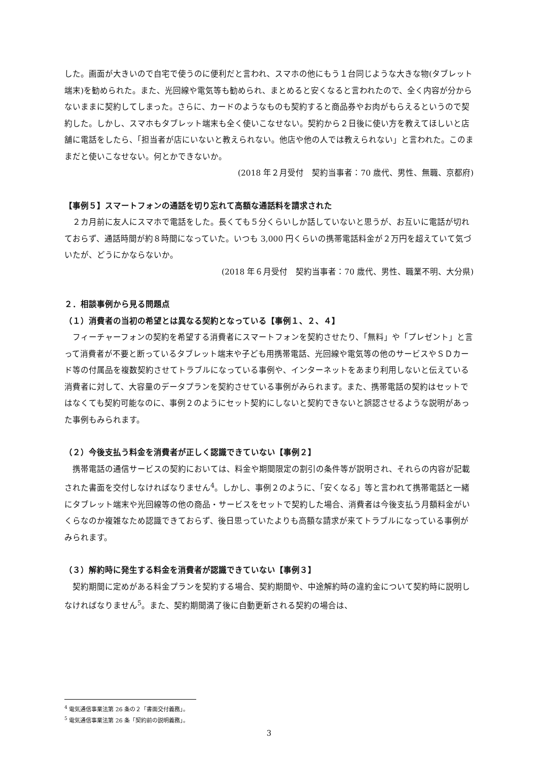した。画面が大きいので自宅で使うのに便利だと言われ、スマホの他にもう１台同じような大きな物(タブレット端末)を勧められた。また、光回線や電気等も勧められ、まとめると安くなると言われたので、全く内容が分からないままに契約してしまった。さらに、カードのようなものも契約すると商品券やお肉がもらえるというので契約した。しかし、スマホもタブレット端末も全く使いこなせない。契約から２日後に使い方を教えてほしいと店舗に電話をしたら、「担当者が店にいないと教えられない。他店や他の人では教えられない」と言われた。このままだと使いこなせない。何とかできないか。
(2018 年２月受付　契約当事者：70 歳代、男性、無職、京都府)
【事例５】スマートフォンの通話を切り忘れて高額な通話料を請求された
　２カ月前に友人にスマホで電話をした。長くても５分くらいしか話していないと思うが、お互いに電話が切れておらず、通話時間が約８時間になっていた。いつも 3,000 円くらいの携帯電話料金が２万円を超えていて気づいたが、どうにかならないか。
(2018 年６月受付　契約当事者：70 歳代、男性、職業不明、大分県)
２．相談事例から見る問題点
（１）消費者の当初の希望とは異なる契約となっている【事例１、２、４】
　フィーチャーフォンの契約を希望する消費者にスマートフォンを契約させたり、「無料」や「プレゼント」と言って消費者が不要と断っているタブレット端末や子ども用携帯電話、光回線や電気等の他のサービスやＳＤカード等の付属品を複数契約させてトラブルになっている事例や、インターネットをあまり利用しないと伝えている消費者に対して、大容量のデータプランを契約させている事例がみられます。また、携帯電話の契約はセットではなくても契約可能なのに、事例２のようにセット契約にしないと契約できないと誤認させるような説明があった事例もみられます。
（２）今後支払う料金を消費者が正しく認識できていない【事例２】
　携帯電話の通信サービスの契約においては、料金や期間限定の割引の条件等が説明され、それらの内容が記載された書面を交付しなければなりません<sup>4</sup>。しかし、事例２のように、「安くなる」等と言われて携帯電話と一緒にタブレット端末や光回線等の他の商品・サービスをセットで契約した場合、消費者は今後支払う月額料金がいくらなのか複雑なため認識できておらず、後日思っていたよりも高額な請求が来てトラブルになっている事例がみられます。
（３）解約時に発生する料金を消費者が認識できていない【事例３】
　契約期間に定めがある料金プランを契約する場合、契約期間や、中途解約時の違約金について契約時に説明しなければなりません<sup>5</sup>。また、契約期間満了後に自動更新される契約の場合は、
<sup>4</sup> 電気通信事業法第 26 条の２「書面交付義務」。
<sup>5</sup> 電気通信事業法第 26 条「契約前の説明義務」。
3